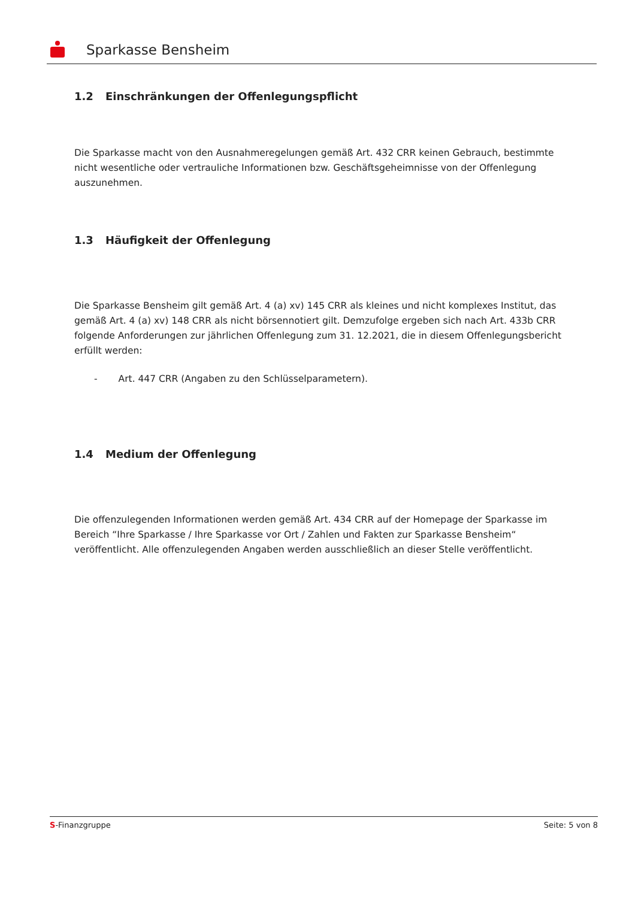Sparkasse Bensheim
1.2 Einschränkungen der Offenlegungspflicht
Die Sparkasse macht von den Ausnahmeregelungen gemäß Art. 432 CRR keinen Gebrauch, bestimmte nicht wesentliche oder vertrauliche Informationen bzw. Geschäftsgeheimnisse von der Offenlegung auszunehmen.
1.3 Häufigkeit der Offenlegung
Die Sparkasse Bensheim gilt gemäß Art. 4 (a) xv) 145 CRR als kleines und nicht komplexes Institut, das gemäß Art. 4 (a) xv) 148 CRR als nicht börsennotiert gilt. Demzufolge ergeben sich nach Art. 433b CRR folgende Anforderungen zur jährlichen Offenlegung zum 31. 12.2021, die in diesem Offenlegungsbericht erfüllt werden:
- Art. 447 CRR (Angaben zu den Schlüsselparametern).
1.4 Medium der Offenlegung
Die offenzulegenden Informationen werden gemäß Art. 434 CRR auf der Homepage der Sparkasse im Bereich “Ihre Sparkasse / Ihre Sparkasse vor Ort / Zahlen und Fakten zur Sparkasse Bensheim“ veröffentlicht. Alle offenzulegenden Angaben werden ausschließlich an dieser Stelle veröffentlicht.
S-Finanzgruppe Seite: 5 von 8